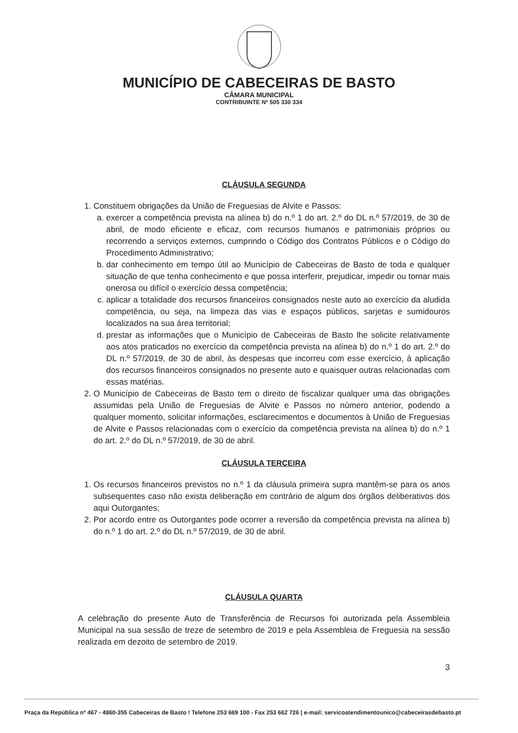MUNICÍPIO DE CABECEIRAS DE BASTO
CÂMARA MUNICIPAL
CONTRIBUINTE Nº 505 330 334
CLÁUSULA SEGUNDA
1. Constituem obrigações da União de Freguesias de Alvite e Passos:
a. exercer a competência prevista na alínea b) do n.º 1 do art. 2.º do DL n.º 57/2019, de 30 de abril, de modo eficiente e eficaz, com recursos humanos e patrimoniais próprios ou recorrendo a serviços externos, cumprindo o Código dos Contratos Públicos e o Código do Procedimento Administrativo;
b. dar conhecimento em tempo útil ao Município de Cabeceiras de Basto de toda e qualquer situação de que tenha conhecimento e que possa interferir, prejudicar, impedir ou tornar mais onerosa ou difícil o exercício dessa competência;
c. aplicar a totalidade dos recursos financeiros consignados neste auto ao exercício da aludida competência, ou seja, na limpeza das vias e espaços públicos, sarjetas e sumidouros localizados na sua área territorial;
d. prestar as informações que o Município de Cabeceiras de Basto lhe solicite relativamente aos atos praticados no exercício da competência prevista na alínea b) do n.º 1 do art. 2.º do DL n.º 57/2019, de 30 de abril, às despesas que incorreu com esse exercício, à aplicação dos recursos financeiros consignados no presente auto e quaisquer outras relacionadas com essas matérias.
2. O Município de Cabeceiras de Basto tem o direito de fiscalizar qualquer uma das obrigações assumidas pela União de Freguesias de Alvite e Passos no número anterior, podendo a qualquer momento, solicitar informações, esclarecimentos e documentos à União de Freguesias de Alvite e Passos relacionadas com o exercício da competência prevista na alínea b) do n.º 1 do art. 2.º do DL n.º 57/2019, de 30 de abril.
CLÁUSULA TERCEIRA
1. Os recursos financeiros previstos no n.º 1 da cláusula primeira supra mantêm-se para os anos subsequentes caso não exista deliberação em contrário de algum dos órgãos deliberativos dos aqui Outorgantes;
2. Por acordo entre os Outorgantes pode ocorrer a reversão da competência prevista na alínea b) do n.º 1 do art. 2.º do DL n.º 57/2019, de 30 de abril.
CLÁUSULA QUARTA
A celebração do presente Auto de Transferência de Recursos foi autorizada pela Assembleia Municipal na sua sessão de treze de setembro de 2019 e pela Assembleia de Freguesia na sessão realizada em dezoito de setembro de 2019.
3
Praça da República nº 467 - 4860-355 Cabeceiras de Basto ! Telefone 253 669 100 - Fax 253 662 726 | e-mail: servicoatendimentounico@cabeceirasdebasto.pt